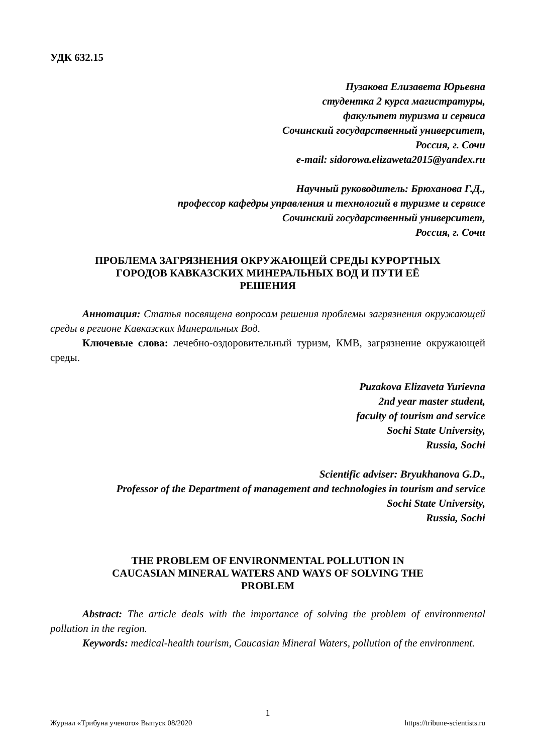УДК 632.15
Пузакова Елизавета Юрьевна
студентка 2 курса магистратуры,
факультет туризма и сервиса
Сочинский государственный университет,
Россия, г. Сочи
e-mail: sidorowa.elizaweta2015@yandex.ru
Научный руководитель: Брюханова Г.Д.,
профессор кафедры управления и технологий в туризме и сервисе
Сочинский государственный университет,
Россия, г. Сочи
ПРОБЛЕМА ЗАГРЯЗНЕНИЯ ОКРУЖАЮЩЕЙ СРЕДЫ КУРОРТНЫХ
ГОРОДОВ КАВКАЗСКИХ МИНЕРАЛЬНЫХ ВОД И ПУТИ ЕЁ
РЕШЕНИЯ
Аннотация: Статья посвящена вопросам решения проблемы загрязнения окружающей среды в регионе Кавказских Минеральных Вод.
Ключевые слова: лечебно-оздоровительный туризм, КМВ, загрязнение окружающей среды.
Puzakova Elizaveta Yurievna
2nd year master student,
faculty of tourism and service
Sochi State University,
Russia, Sochi
Scientific adviser: Bryukhanova G.D.,
Professor of the Department of management and technologies in tourism and service
Sochi State University,
Russia, Sochi
THE PROBLEM OF ENVIRONMENTAL POLLUTION IN
CAUCASIAN MINERAL WATERS AND WAYS OF SOLVING THE
PROBLEM
Abstract: The article deals with the importance of solving the problem of environmental pollution in the region.
Keywords: medical-health tourism, Caucasian Mineral Waters, pollution of the environment.
1
Журнал «Трибуна ученого» Выпуск 08/2020 https://tribune-scientists.ru